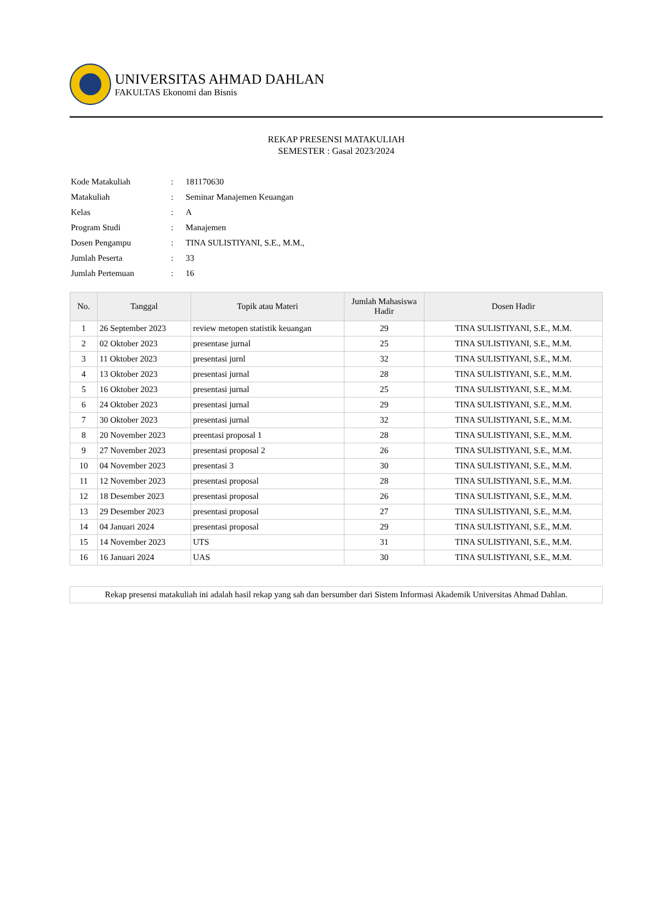UNIVERSITAS AHMAD DAHLAN
FAKULTAS Ekonomi dan Bisnis
REKAP PRESENSI MATAKULIAH
SEMESTER : Gasal 2023/2024
| Kode Matakuliah | : | 181170630 |
| Matakuliah | : | Seminar Manajemen Keuangan |
| Kelas | : | A |
| Program Studi | : | Manajemen |
| Dosen Pengampu | : | TINA SULISTIYANI, S.E., M.M., |
| Jumlah Peserta | : | 33 |
| Jumlah Pertemuan | : | 16 |
| No. | Tanggal | Topik atau Materi | Jumlah Mahasiswa Hadir | Dosen Hadir |
| --- | --- | --- | --- | --- |
| 1 | 26 September 2023 | review metopen statistik keuangan | 29 | TINA SULISTIYANI, S.E., M.M. |
| 2 | 02 Oktober 2023 | presentase jurnal | 25 | TINA SULISTIYANI, S.E., M.M. |
| 3 | 11 Oktober 2023 | presentasi jurnl | 32 | TINA SULISTIYANI, S.E., M.M. |
| 4 | 13 Oktober 2023 | presentasi jurnal | 28 | TINA SULISTIYANI, S.E., M.M. |
| 5 | 16 Oktober 2023 | presentasi jurnal | 25 | TINA SULISTIYANI, S.E., M.M. |
| 6 | 24 Oktober 2023 | presentasi jurnal | 29 | TINA SULISTIYANI, S.E., M.M. |
| 7 | 30 Oktober 2023 | presentasi jurnal | 32 | TINA SULISTIYANI, S.E., M.M. |
| 8 | 20 November 2023 | preentasi proposal 1 | 28 | TINA SULISTIYANI, S.E., M.M. |
| 9 | 27 November 2023 | presentasi proposal 2 | 26 | TINA SULISTIYANI, S.E., M.M. |
| 10 | 04 November 2023 | presentasi 3 | 30 | TINA SULISTIYANI, S.E., M.M. |
| 11 | 12 November 2023 | presentasi proposal | 28 | TINA SULISTIYANI, S.E., M.M. |
| 12 | 18 Desember 2023 | presentasi proposal | 26 | TINA SULISTIYANI, S.E., M.M. |
| 13 | 29 Desember 2023 | presentasi proposal | 27 | TINA SULISTIYANI, S.E., M.M. |
| 14 | 04 Januari 2024 | presentasi proposal | 29 | TINA SULISTIYANI, S.E., M.M. |
| 15 | 14 November 2023 | UTS | 31 | TINA SULISTIYANI, S.E., M.M. |
| 16 | 16 Januari 2024 | UAS | 30 | TINA SULISTIYANI, S.E., M.M. |
Rekap presensi matakuliah ini adalah hasil rekap yang sah dan bersumber dari Sistem Informasi Akademik Universitas Ahmad Dahlan.